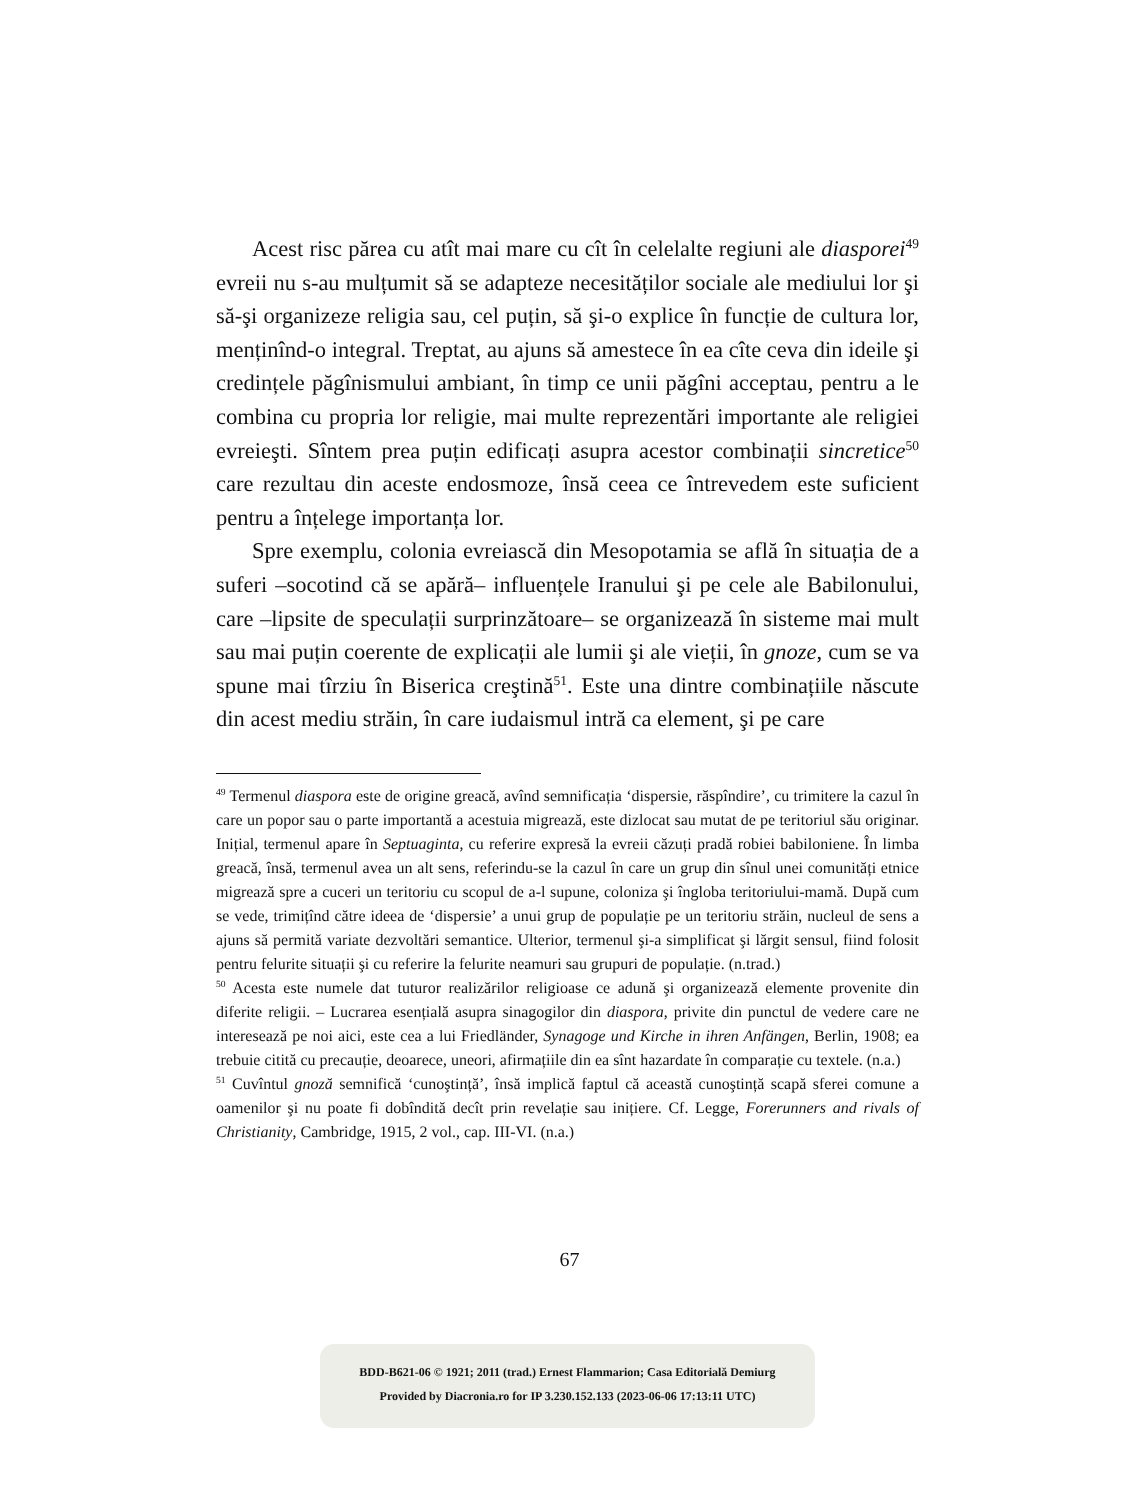Acest risc părea cu atît mai mare cu cît în celelalte regiuni ale diasporei<sup>49</sup> evreii nu s-au mulțumit să se adapteze necesităților sociale ale mediului lor şi să-şi organizeze religia sau, cel puțin, să şi-o explice în funcție de cultura lor, menținînd-o integral. Treptat, au ajuns să amestece în ea cîte ceva din ideile şi credințele păgînismului ambiant, în timp ce unii păgîni acceptau, pentru a le combina cu propria lor religie, mai multe reprezentări importante ale religiei evreieşti. Sîntem prea puțin edificați asupra acestor combinații sincretice<sup>50</sup> care rezultau din aceste endosmoze, însă ceea ce întrevedem este suficient pentru a înțelege importanța lor.
Spre exemplu, colonia evreiască din Mesopotamia se află în situația de a suferi –socotind că se apără– influențele Iranului şi pe cele ale Babilonului, care –lipsite de speculații surprinzătoare– se organizează în sisteme mai mult sau mai puțin coerente de explicații ale lumii şi ale vieții, în gnoze, cum se va spune mai tîrziu în Biserica creştină<sup>51</sup>. Este una dintre combinațiile născute din acest mediu străin, în care iudaismul intră ca element, şi pe care
<sup>49</sup> Termenul diaspora este de origine greacă, avînd semnificația ‘dispersie, răspîndire’, cu trimitere la cazul în care un popor sau o parte importantă a acestuia migrează, este dizlocat sau mutat de pe teritoriul său originar. Inițial, termenul apare în Septuaginta, cu referire expresă la evreii căzuți pradă robiei babiloniene. În limba greacă, însă, termenul avea un alt sens, referindu-se la cazul în care un grup din sînul unei comunități etnice migrează spre a cuceri un teritoriu cu scopul de a-l supune, coloniza şi îngloba teritoriului-mamă. După cum se vede, trimițînd către ideea de ‘dispersie’ a unui grup de populație pe un teritoriu străin, nucleul de sens a ajuns să permită variate dezvoltări semantice. Ulterior, termenul şi-a simplificat şi lărgit sensul, fiind folosit pentru felurite situații şi cu referire la felurite neamuri sau grupuri de populație. (n.trad.)
<sup>50</sup> Acesta este numele dat tuturor realizărilor religioase ce adună şi organizează elemente provenite din diferite religii. – Lucrarea esențială asupra sinagogilor din diaspora, privite din punctul de vedere care ne interesează pe noi aici, este cea a lui Friedländer, Synagoge und Kirche in ihren Anfängen, Berlin, 1908; ea trebuie citită cu precauție, deoarece, uneori, afirmațiile din ea sînt hazardate în comparație cu textele. (n.a.)
<sup>51</sup> Cuvîntul gnoză semnifică ‘cunoştință’, însă implică faptul că această cunoştință scapă sferei comune a oamenilor şi nu poate fi dobîndită decît prin revelație sau inițiere. Cf. Legge, Forerunners and rivals of Christianity, Cambridge, 1915, 2 vol., cap. III-VI. (n.a.)
67
BDD-B621-06 © 1921; 2011 (trad.) Ernest Flammarion; Casa Editorială Demiurg
Provided by Diacronia.ro for IP 3.230.152.133 (2023-06-06 17:13:11 UTC)